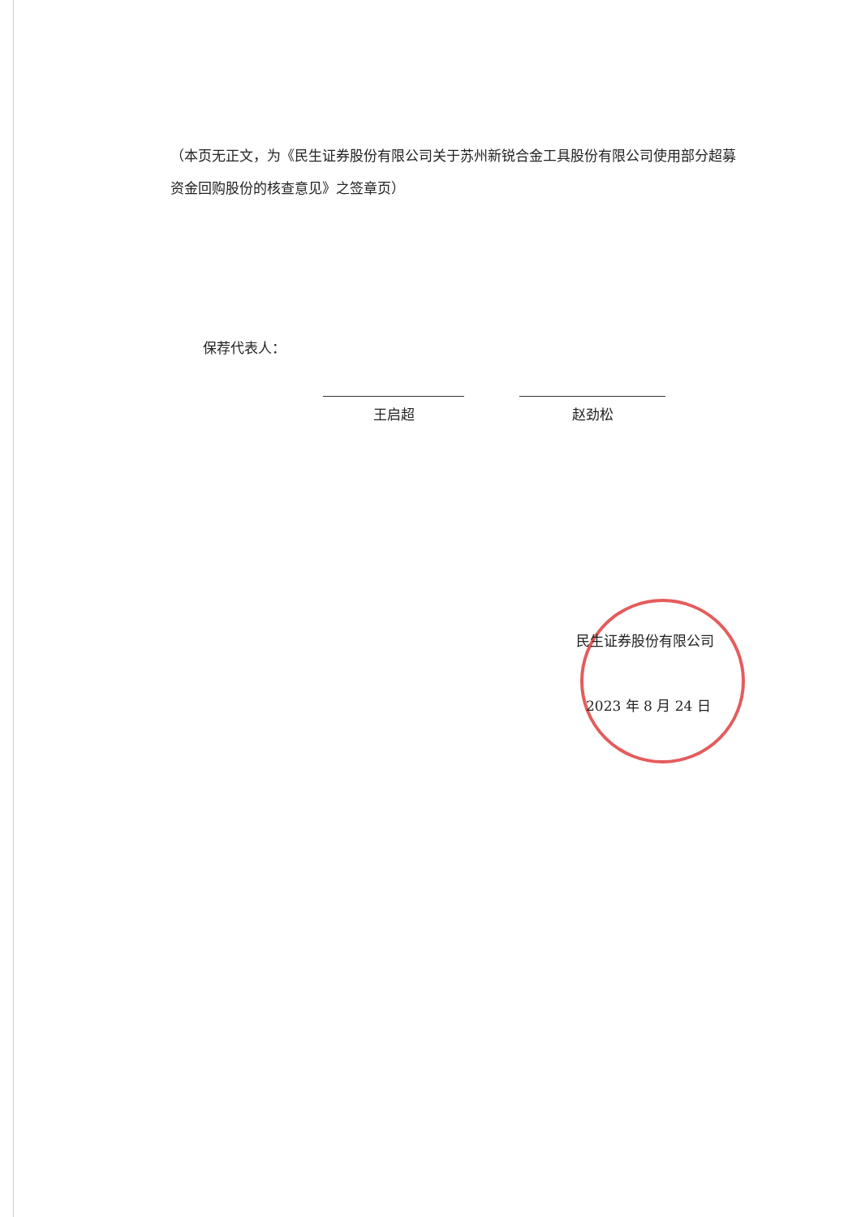（本页无正文，为《民生证券股份有限公司关于苏州新锐合金工具股份有限公司使用部分超募资金回购股份的核查意见》之签章页）
保荐代表人：
王启超 赵劲松
民生证券股份有限公司
2023 年 8 月 24 日